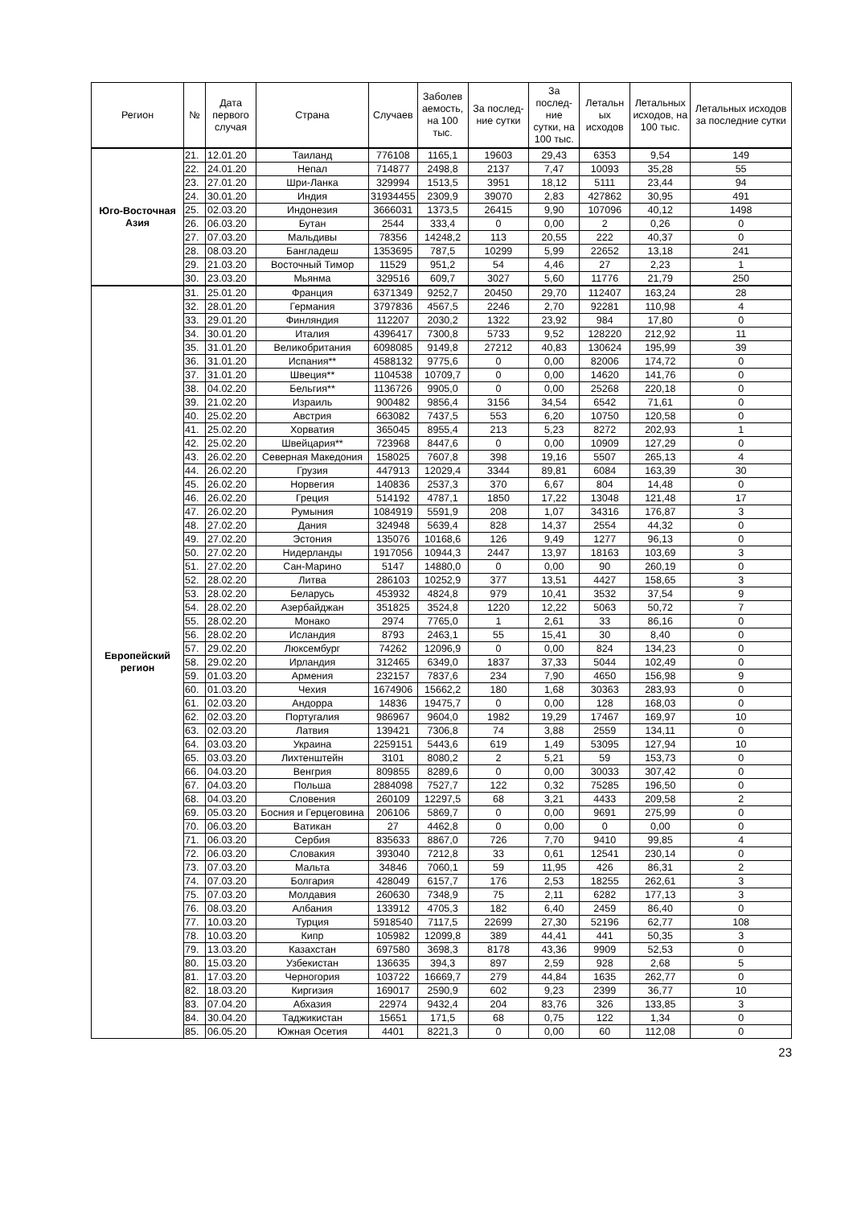| Регион | № | Дата первого случая | Страна | Случаев | Заболев аемость, на 100 тыс. | За послед-ние сутки | За послед-ние сутки, на 100 тыс. | Летальн ых исходов | Летальных исходов, на 100 тыс. | Летальных исходов за последние сутки |
| --- | --- | --- | --- | --- | --- | --- | --- | --- | --- | --- |
| Юго-Восточная Азия | 21. | 12.01.20 | Таиланд | 776108 | 1165,1 | 19603 | 29,43 | 6353 | 9,54 | 149 |
| | 22. | 24.01.20 | Непал | 714877 | 2498,8 | 2137 | 7,47 | 10093 | 35,28 | 55 |
| | 23. | 27.01.20 | Шри-Ланка | 329994 | 1513,5 | 3951 | 18,12 | 5111 | 23,44 | 94 |
| | 24. | 30.01.20 | Индия | 31934455 | 2309,9 | 39070 | 2,83 | 427862 | 30,95 | 491 |
| | 25. | 02.03.20 | Индонезия | 3666031 | 1373,5 | 26415 | 9,90 | 107096 | 40,12 | 1498 |
| | 26. | 06.03.20 | Бутан | 2544 | 333,4 | 0 | 0,00 | 2 | 0,26 | 0 |
| | 27. | 07.03.20 | Мальдивы | 78356 | 14248,2 | 113 | 20,55 | 222 | 40,37 | 0 |
| | 28. | 08.03.20 | Бангладеш | 1353695 | 787,5 | 10299 | 5,99 | 22652 | 13,18 | 241 |
| | 29. | 21.03.20 | Восточный Тимор | 11529 | 951,2 | 54 | 4,46 | 27 | 2,23 | 1 |
| | 30. | 23.03.20 | Мьянма | 329516 | 609,7 | 3027 | 5,60 | 11776 | 21,79 | 250 |
| Европейский регион | 31. | 25.01.20 | Франция | 6371349 | 9252,7 | 20450 | 29,70 | 112407 | 163,24 | 28 |
| | 32. | 28.01.20 | Германия | 3797836 | 4567,5 | 2246 | 2,70 | 92281 | 110,98 | 4 |
| | 33. | 29.01.20 | Финляндия | 112207 | 2030,2 | 1322 | 23,92 | 984 | 17,80 | 0 |
| | 34. | 30.01.20 | Италия | 4396417 | 7300,8 | 5733 | 9,52 | 128220 | 212,92 | 11 |
| | 35. | 31.01.20 | Великобритания | 6098085 | 9149,8 | 27212 | 40,83 | 130624 | 195,99 | 39 |
| | 36. | 31.01.20 | Испания** | 4588132 | 9775,6 | 0 | 0,00 | 82006 | 174,72 | 0 |
| | 37. | 31.01.20 | Швеция** | 1104538 | 10709,7 | 0 | 0,00 | 14620 | 141,76 | 0 |
| | 38. | 04.02.20 | Бельгия** | 1136726 | 9905,0 | 0 | 0,00 | 25268 | 220,18 | 0 |
| | 39. | 21.02.20 | Израиль | 900482 | 9856,4 | 3156 | 34,54 | 6542 | 71,61 | 0 |
| | 40. | 25.02.20 | Австрия | 663082 | 7437,5 | 553 | 6,20 | 10750 | 120,58 | 0 |
| | 41. | 25.02.20 | Хорватия | 365045 | 8955,4 | 213 | 5,23 | 8272 | 202,93 | 1 |
| | 42. | 25.02.20 | Швейцария** | 723968 | 8447,6 | 0 | 0,00 | 10909 | 127,29 | 0 |
| | 43. | 26.02.20 | Северная Македония | 158025 | 7607,8 | 398 | 19,16 | 5507 | 265,13 | 4 |
| | 44. | 26.02.20 | Грузия | 447913 | 12029,4 | 3344 | 89,81 | 6084 | 163,39 | 30 |
| | 45. | 26.02.20 | Норвегия | 140836 | 2537,3 | 370 | 6,67 | 804 | 14,48 | 0 |
| | 46. | 26.02.20 | Греция | 514192 | 4787,1 | 1850 | 17,22 | 13048 | 121,48 | 17 |
| | 47. | 26.02.20 | Румыния | 1084919 | 5591,9 | 208 | 1,07 | 34316 | 176,87 | 3 |
| | 48. | 27.02.20 | Дания | 324948 | 5639,4 | 828 | 14,37 | 2554 | 44,32 | 0 |
| | 49. | 27.02.20 | Эстония | 135076 | 10168,6 | 126 | 9,49 | 1277 | 96,13 | 0 |
| | 50. | 27.02.20 | Нидерланды | 1917056 | 10944,3 | 2447 | 13,97 | 18163 | 103,69 | 3 |
| | 51. | 27.02.20 | Сан-Марино | 5147 | 14880,0 | 0 | 0,00 | 90 | 260,19 | 0 |
| | 52. | 28.02.20 | Литва | 286103 | 10252,9 | 377 | 13,51 | 4427 | 158,65 | 3 |
| | 53. | 28.02.20 | Беларусь | 453932 | 4824,8 | 979 | 10,41 | 3532 | 37,54 | 9 |
| | 54. | 28.02.20 | Азербайджан | 351825 | 3524,8 | 1220 | 12,22 | 5063 | 50,72 | 7 |
| | 55. | 28.02.20 | Монако | 2974 | 7765,0 | 1 | 2,61 | 33 | 86,16 | 0 |
| | 56. | 28.02.20 | Исландия | 8793 | 2463,1 | 55 | 15,41 | 30 | 8,40 | 0 |
| | 57. | 29.02.20 | Люксембург | 74262 | 12096,9 | 0 | 0,00 | 824 | 134,23 | 0 |
| | 58. | 29.02.20 | Ирландия | 312465 | 6349,0 | 1837 | 37,33 | 5044 | 102,49 | 0 |
| | 59. | 01.03.20 | Армения | 232157 | 7837,6 | 234 | 7,90 | 4650 | 156,98 | 9 |
| | 60. | 01.03.20 | Чехия | 1674906 | 15662,2 | 180 | 1,68 | 30363 | 283,93 | 0 |
| | 61. | 02.03.20 | Андорра | 14836 | 19475,7 | 0 | 0,00 | 128 | 168,03 | 0 |
| | 62. | 02.03.20 | Португалия | 986967 | 9604,0 | 1982 | 19,29 | 17467 | 169,97 | 10 |
| | 63. | 02.03.20 | Латвия | 139421 | 7306,8 | 74 | 3,88 | 2559 | 134,11 | 0 |
| | 64. | 03.03.20 | Украина | 2259151 | 5443,6 | 619 | 1,49 | 53095 | 127,94 | 10 |
| | 65. | 03.03.20 | Лихтенштейн | 3101 | 8080,2 | 2 | 5,21 | 59 | 153,73 | 0 |
| | 66. | 04.03.20 | Венгрия | 809855 | 8289,6 | 0 | 0,00 | 30033 | 307,42 | 0 |
| | 67. | 04.03.20 | Польша | 2884098 | 7527,7 | 122 | 0,32 | 75285 | 196,50 | 0 |
| | 68. | 04.03.20 | Словения | 260109 | 12297,5 | 68 | 3,21 | 4433 | 209,58 | 2 |
| | 69. | 05.03.20 | Босния и Герцеговина | 206106 | 5869,7 | 0 | 0,00 | 9691 | 275,99 | 0 |
| | 70. | 06.03.20 | Ватикан | 27 | 4462,8 | 0 | 0,00 | 0 | 0,00 | 0 |
| | 71. | 06.03.20 | Сербия | 835633 | 8867,0 | 726 | 7,70 | 9410 | 99,85 | 4 |
| | 72. | 06.03.20 | Словакия | 393040 | 7212,8 | 33 | 0,61 | 12541 | 230,14 | 0 |
| | 73. | 07.03.20 | Мальта | 34846 | 7060,1 | 59 | 11,95 | 426 | 86,31 | 2 |
| | 74. | 07.03.20 | Болгария | 428049 | 6157,7 | 176 | 2,53 | 18255 | 262,61 | 3 |
| | 75. | 07.03.20 | Молдавия | 260630 | 7348,9 | 75 | 2,11 | 6282 | 177,13 | 3 |
| | 76. | 08.03.20 | Албания | 133912 | 4705,3 | 182 | 6,40 | 2459 | 86,40 | 0 |
| | 77. | 10.03.20 | Турция | 5918540 | 7117,5 | 22699 | 27,30 | 52196 | 62,77 | 108 |
| | 78. | 10.03.20 | Кипр | 105982 | 12099,8 | 389 | 44,41 | 441 | 50,35 | 3 |
| | 79. | 13.03.20 | Казахстан | 697580 | 3698,3 | 8178 | 43,36 | 9909 | 52,53 | 0 |
| | 80. | 15.03.20 | Узбекистан | 136635 | 394,3 | 897 | 2,59 | 928 | 2,68 | 5 |
| | 81. | 17.03.20 | Черногория | 103722 | 16669,7 | 279 | 44,84 | 1635 | 262,77 | 0 |
| | 82. | 18.03.20 | Киргизия | 169017 | 2590,9 | 602 | 9,23 | 2399 | 36,77 | 10 |
| | 83. | 07.04.20 | Абхазия | 22974 | 9432,4 | 204 | 83,76 | 326 | 133,85 | 3 |
| | 84. | 30.04.20 | Таджикистан | 15651 | 171,5 | 68 | 0,75 | 122 | 1,34 | 0 |
| | 85. | 06.05.20 | Южная Осетия | 4401 | 8221,3 | 0 | 0,00 | 60 | 112,08 | 0 |
23